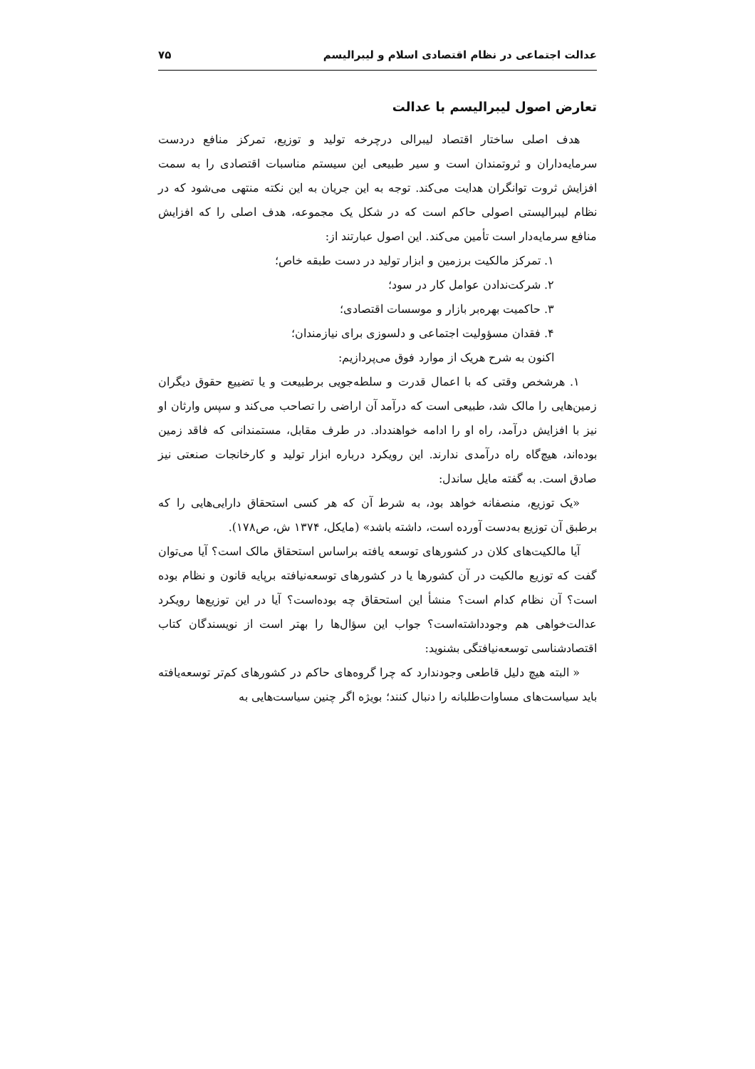عدالت اجتماعی در نظام اقتصادی اسلام و لیبرالیسم ۷۵
تعارض اصول لیبرالیسم با عدالت
هدف اصلی ساختار اقتصاد لیبرالی درچرخه تولید و توزیع، تمرکز منافع دردست سرمایه‌داران و ثروتمندان است و سیر طبیعی این سیستم مناسبات اقتصادی را به سمت افزایش ثروت توانگران هدایت می‌کند. توجه به این جریان به این نکته منتهی می‌شود که در نظام لیبرالیستی اصولی حاکم است که در شکل یک مجموعه، هدف اصلی را که افزایش منافع سرمایه‌دار است تأمین می‌کند. این اصول عبارتند از:
۱. تمرکز مالکیت برزمین و ابزار تولید در دست طبقه خاص؛
۲. شرکت‌ندادن عوامل کار در سود؛
۳. حاکمیت بهره‌بر بازار و موسسات اقتصادی؛
۴. فقدان مسؤولیت اجتماعی و دلسوزی برای نیازمندان؛
اکنون به شرح هریک از موارد فوق می‌پردازیم:
۱. هرشخص وقتی که با اعمال قدرت و سلطه‌جویی برطبیعت و یا تضییع حقوق دیگران زمین‌هایی را مالک شد، طبیعی است که درآمد آن اراضی را تصاحب می‌کند و سپس وارثان او نیز با افزایش درآمد، راه او را ادامه خواهندداد. در طرف مقابل، مستمندانی که فاقد زمین بوده‌اند، هیچ‌گاه راه درآمدی ندارند. این رویکرد درباره ابزار تولید و کارخانجات صنعتی نیز صادق است. به گفته مایل ساندل:
«یک توزیع، منصفانه خواهد بود، به شرط آن که هر کسی استحقاق دارایی‌هایی را که برطبق آن توزیع به‌دست آورده است، داشته باشد» (مایکل، ۱۳۷۴ ش، ص۱۷۸).
آیا مالکیت‌های کلان در کشورهای توسعه یافته براساس استحقاق مالک است؟ آیا می‌توان گفت که توزیع مالکیت در آن کشورها یا در کشورهای توسعه‌نیافته برپایه قانون و نظام بوده است؟ آن نظام کدام است؟ منشأ این استحقاق چه بوده‌است؟ آیا در این توزیع‌ها رویکرد عدالت‌خواهی هم وجودداشته‌است؟ جواب این سؤال‌ها را بهتر است از نویسندگان کتاب اقتصادشناسی توسعه‌نیافتگی بشنوید:
« البته هیچ دلیل قاطعی وجودندارد که چرا گروه‌های حاکم در کشورهای کم‌تر توسعه‌یافته باید سیاست‌های مساوات‌طلبانه را دنبال کنند؛ بویژه اگر چنین سیاست‌هایی به